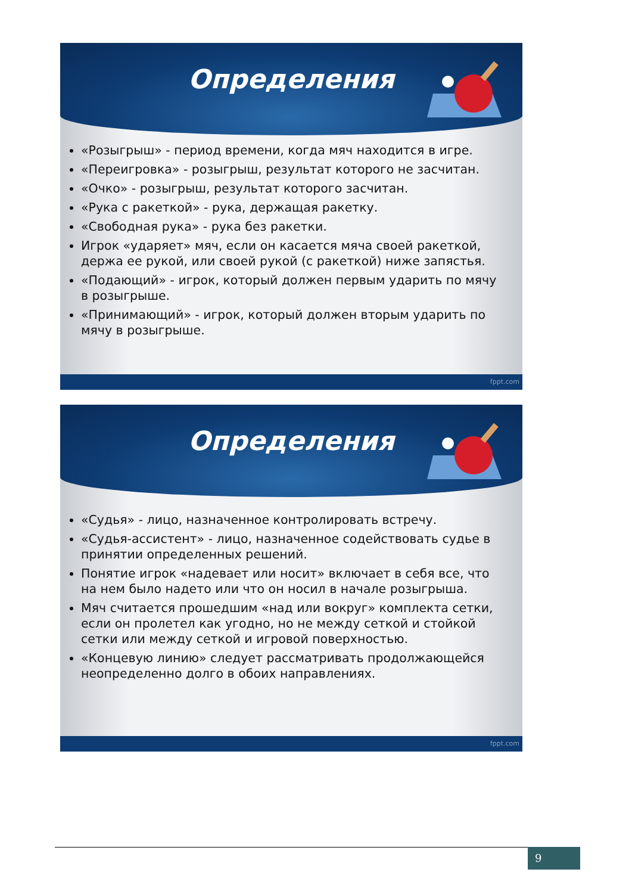Определения
«Розыгрыш» - период времени, когда мяч находится в игре.
«Переигровка» - розыгрыш, результат которого не засчитан.
«Очко» - розыгрыш, результат которого засчитан.
«Рука с ракеткой» - рука, держащая ракетку.
«Свободная рука» - рука без ракетки.
Игрок «ударяет» мяч, если он касается мяча своей ракеткой, держа ее рукой, или своей рукой (с ракеткой) ниже запястья.
«Подающий» - игрок, который должен первым ударить по мячу в розыгрыше.
«Принимающий» - игрок, который должен вторым ударить по мячу в розыгрыше.
fppt.com
Определения
«Судья» - лицо, назначенное контролировать встречу.
«Судья-ассистент» - лицо, назначенное содействовать судье в принятии определенных решений.
Понятие игрок «надевает или носит» включает в себя все, что на нем было надето или что он носил в начале розыгрыша.
Мяч считается прошедшим «над или вокруг» комплекта сетки, если он пролетел как угодно, но не между сеткой и стойкой сетки или между сеткой и игровой поверхностью.
«Концевую линию» следует рассматривать продолжающейся неопределенно долго в обоих направлениях.
fppt.com
9